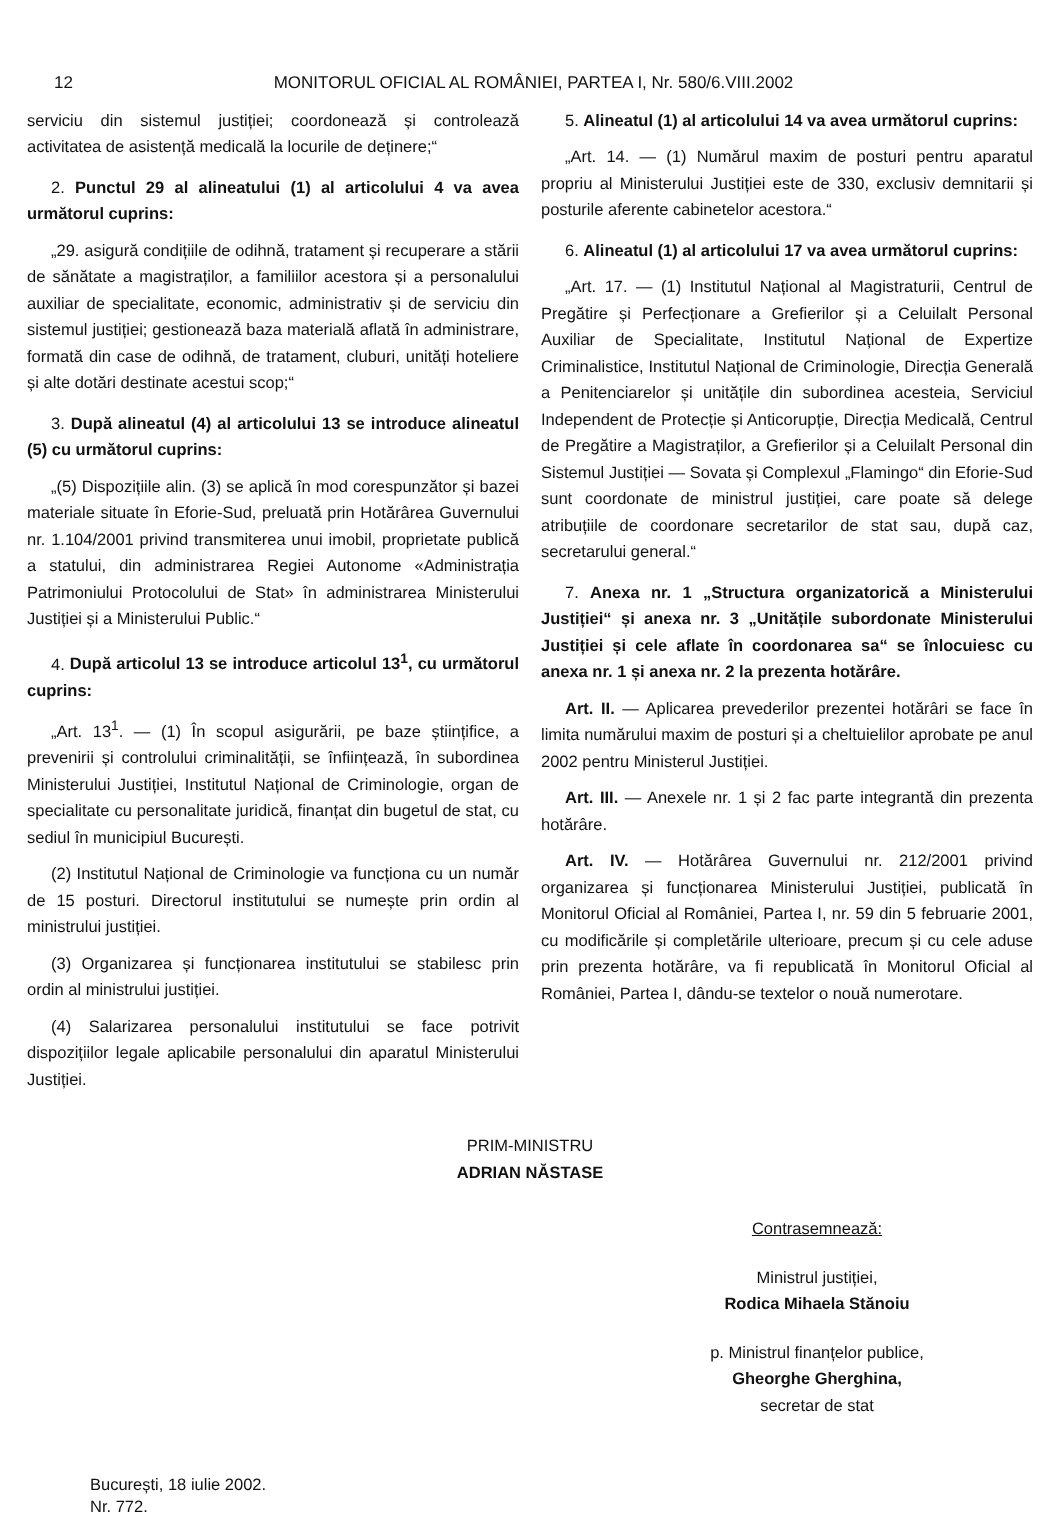12 MONITORUL OFICIAL AL ROMÂNIEI, PARTEA I, Nr. 580/6.VIII.2002
serviciu din sistemul justiției; coordonează și controlează activitatea de asistență medicală la locurile de deținere;“
2. Punctul 29 al alineatului (1) al articolului 4 va avea următorul cuprins:
„29. asigură condițiile de odihnă, tratament și recuperare a stării de sănătate a magistraților, a familiilor acestora și a personalului auxiliar de specialitate, economic, administrativ și de serviciu din sistemul justiției; gestionează baza materială aflată în administrare, formată din case de odihnă, de tratament, cluburi, unități hoteliere și alte dotări destinate acestui scop;“
3. După alineatul (4) al articolului 13 se introduce alineatul (5) cu următorul cuprins:
„(5) Dispozițiile alin. (3) se aplică în mod corespunzător și bazei materiale situate în Eforie-Sud, preluată prin Hotărârea Guvernului nr. 1.104/2001 privind transmiterea unui imobil, proprietate publică a statului, din administrarea Regiei Autonome «Administrația Patrimoniului Protocolului de Stat» în administrarea Ministerului Justiției și a Ministerului Public.“
4. După articolul 13 se introduce articolul 13<sup>1</sup>, cu următorul cuprins:
„Art. 13<sup>1</sup>. — (1) În scopul asigurării, pe baze științifice, a prevenirii și controlului criminalității, se înființează, în subordinea Ministerului Justiției, Institutul Național de Criminologie, organ de specialitate cu personalitate juridică, finanțat din bugetul de stat, cu sediul în municipiul București.
(2) Institutul Național de Criminologie va funcționa cu un număr de 15 posturi. Directorul institutului se numește prin ordin al ministrului justiției.
(3) Organizarea și funcționarea institutului se stabilesc prin ordin al ministrului justiției.
(4) Salarizarea personalului institutului se face potrivit dispozițiilor legale aplicabile personalului din aparatul Ministerului Justiției.
5. Alineatul (1) al articolului 14 va avea următorul cuprins:
„Art. 14. — (1) Numărul maxim de posturi pentru aparatul propriu al Ministerului Justiției este de 330, exclusiv demnitarii și posturile aferente cabinetelor acestora.“
6. Alineatul (1) al articolului 17 va avea următorul cuprins:
„Art. 17. — (1) Institutul Național al Magistraturii, Centrul de Pregătire și Perfecționare a Grefierilor și a Celuilalt Personal Auxiliar de Specialitate, Institutul Național de Expertize Criminalistice, Institutul Național de Criminologie, Direcția Generală a Penitenciarelor și unitățile din subordinea acesteia, Serviciul Independent de Protecție și Anticorupție, Direcția Medicală, Centrul de Pregătire a Magistraților, a Grefierilor și a Celuilalt Personal din Sistemul Justiției — Sovata și Complexul „Flamingo“ din Eforie-Sud sunt coordonate de ministrul justiției, care poate să delege atribuțiile de coordonare secretarilor de stat sau, după caz, secretarului general.“
7. Anexa nr. 1 „Structura organizatorică a Ministerului Justiției“ și anexa nr. 3 „Unitățile subordonate Ministerului Justiției și cele aflate în coordonarea sa“ se înlocuiesc cu anexa nr. 1 și anexa nr. 2 la prezenta hotărâre.
Art. II. — Aplicarea prevederilor prezentei hotărâri se face în limita numărului maxim de posturi și a cheltuielilor aprobate pe anul 2002 pentru Ministerul Justiției.
Art. III. — Anexele nr. 1 și 2 fac parte integrantă din prezenta hotărâre.
Art. IV. — Hotărârea Guvernului nr. 212/2001 privind organizarea și funcționarea Ministerului Justiției, publicată în Monitorul Oficial al României, Partea I, nr. 59 din 5 februarie 2001, cu modificările și completările ulterioare, precum și cu cele aduse prin prezenta hotărâre, va fi republicată în Monitorul Oficial al României, Partea I, dându-se textelor o nouă numerotare.
PRIM-MINISTRU
ADRIAN NĂSTASE
Contrasemnează:
Ministrul justiției,
Rodica Mihaela Stănoiu
p. Ministrul finanțelor publice,
Gheorghe Gherghina,
secretar de stat
București, 18 iulie 2002.
Nr. 772.